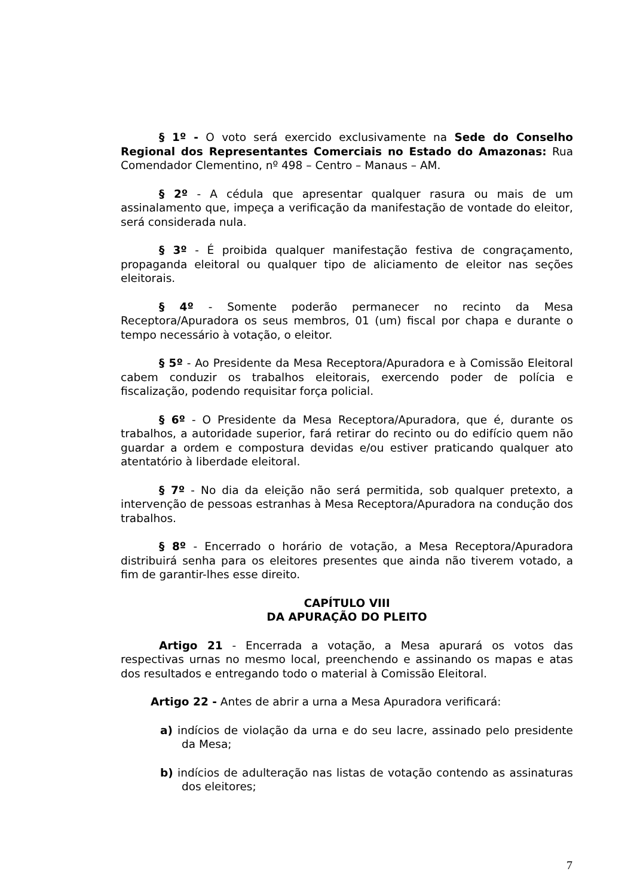§ 1º - O voto será exercido exclusivamente na Sede do Conselho Regional dos Representantes Comerciais no Estado do Amazonas: Rua Comendador Clementino, nº 498 – Centro – Manaus – AM.
§ 2º - A cédula que apresentar qualquer rasura ou mais de um assinalamento que, impeça a verificação da manifestação de vontade do eleitor, será considerada nula.
§ 3º - É proibida qualquer manifestação festiva de congraçamento, propaganda eleitoral ou qualquer tipo de aliciamento de eleitor nas seções eleitorais.
§ 4º - Somente poderão permanecer no recinto da Mesa Receptora/Apuradora os seus membros, 01 (um) fiscal por chapa e durante o tempo necessário à votação, o eleitor.
§ 5º - Ao Presidente da Mesa Receptora/Apuradora e à Comissão Eleitoral cabem conduzir os trabalhos eleitorais, exercendo poder de polícia e fiscalização, podendo requisitar força policial.
§ 6º - O Presidente da Mesa Receptora/Apuradora, que é, durante os trabalhos, a autoridade superior, fará retirar do recinto ou do edifício quem não guardar a ordem e compostura devidas e/ou estiver praticando qualquer ato atentatório à liberdade eleitoral.
§ 7º - No dia da eleição não será permitida, sob qualquer pretexto, a intervenção de pessoas estranhas à Mesa Receptora/Apuradora na condução dos trabalhos.
§ 8º - Encerrado o horário de votação, a Mesa Receptora/Apuradora distribuirá senha para os eleitores presentes que ainda não tiverem votado, a fim de garantir-lhes esse direito.
CAPÍTULO VIII
DA APURAÇÃO DO PLEITO
Artigo 21 - Encerrada a votação, a Mesa apurará os votos das respectivas urnas no mesmo local, preenchendo e assinando os mapas e atas dos resultados e entregando todo o material à Comissão Eleitoral.
Artigo 22 - Antes de abrir a urna a Mesa Apuradora verificará:
a) indícios de violação da urna e do seu lacre, assinado pelo presidente da Mesa;
b) indícios de adulteração nas listas de votação contendo as assinaturas dos eleitores;
7